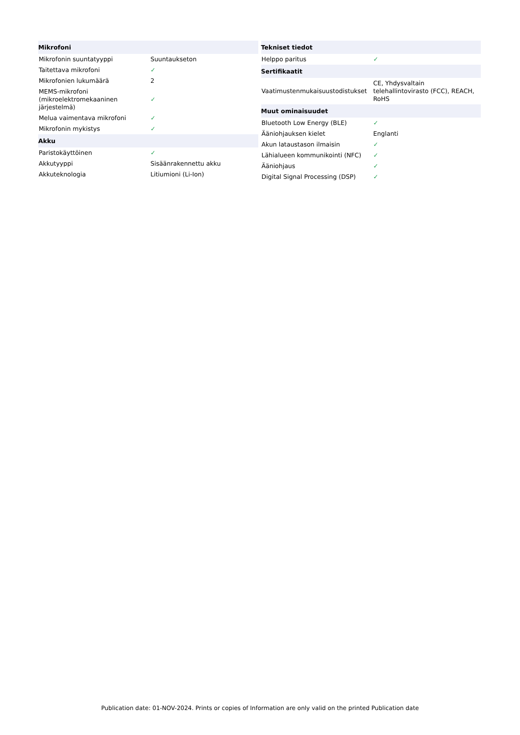| Mikrofoni | |
| --- | --- |
| Mikrofonin suuntatyyppi | Suuntaukseton |
| Taitettava mikrofoni | ✓ |
| Mikrofonien lukumäärä | 2 |
| MEMS-mikrofoni (mikroelektromekaaninen järjestelmä) | ✓ |
| Melua vaimentava mikrofoni | ✓ |
| Mikrofonin mykistys | ✓ |
| Akku | |
| Paristokäyttöinen | ✓ |
| Akkutyyppi | Sisäänrakennettu akku |
| Akkuteknologia | Litiumioni (Li-Ion) |
| Tekniset tiedot | |
| --- | --- |
| Helppo paritus | ✓ |
| Sertifikaatit | |
| Vaatimustenmukaisuustodistukset | CE, Yhdysvaltain telehallintovirasto (FCC), REACH, RoHS |
| Muut ominaisuudet | |
| Bluetooth Low Energy (BLE) | ✓ |
| Ääniohjauksen kielet | Englanti |
| Akun lataustason ilmaisin | ✓ |
| Lähialueen kommunikointi (NFC) | ✓ |
| Ääniohjaus | ✓ |
| Digital Signal Processing (DSP) | ✓ |
Publication date: 01-NOV-2024. Prints or copies of Information are only valid on the printed Publication date